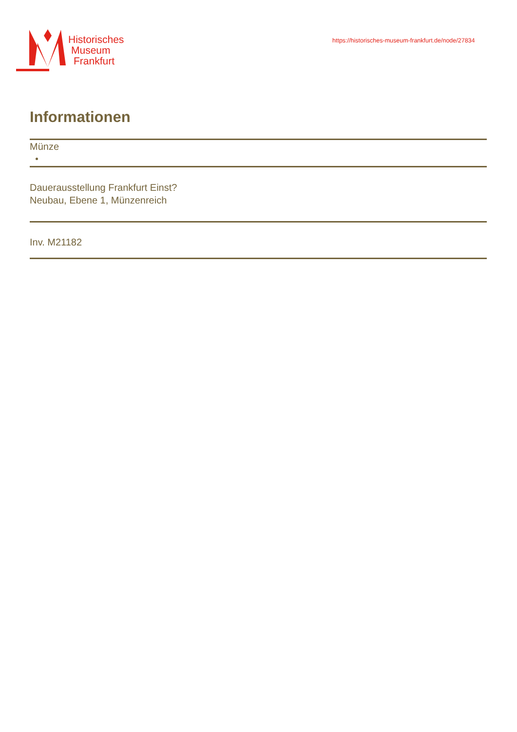Historisches
Museum
Frankfurt
https://historisches-museum-frankfurt.de/node/27834
Informationen
Münze
Dauerausstellung Frankfurt Einst?
Neubau, Ebene 1, Münzenreich
Inv. M21182